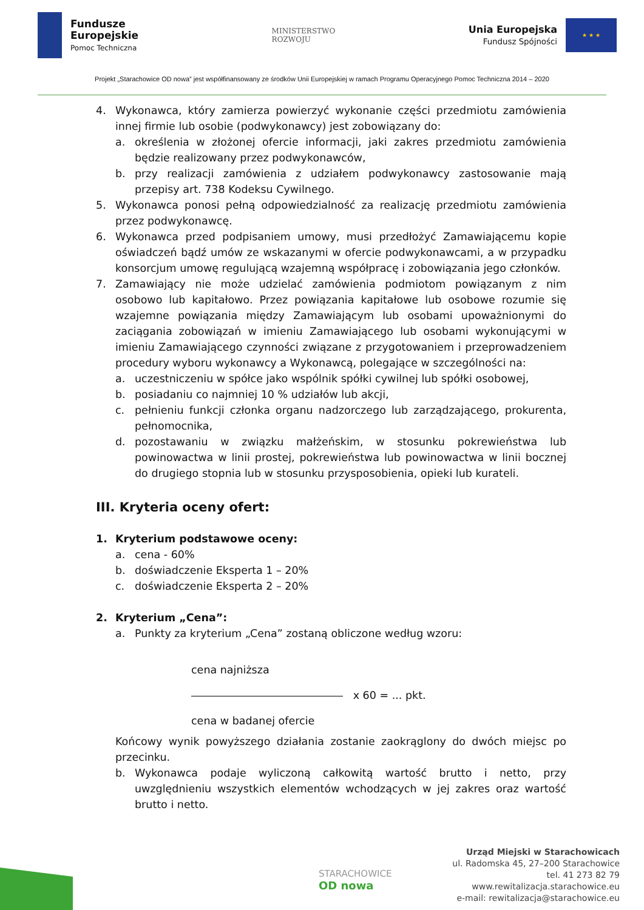Fundusze
Europejskie
Pomoc Techniczna
MINISTERSTWO
ROZWOJU
Unia Europejska
Fundusz Spójności
★ ★ ★
Projekt „Starachowice OD nowa” jest współfinansowany ze środków Unii Europejskiej w ramach Programu Operacyjnego Pomoc Techniczna 2014 – 2020
4. Wykonawca, który zamierza powierzyć wykonanie części przedmiotu zamówienia innej firmie lub osobie (podwykonawcy) jest zobowiązany do:
a. określenia w złożonej ofercie informacji, jaki zakres przedmiotu zamówienia będzie realizowany przez podwykonawców,
b. przy realizacji zamówienia z udziałem podwykonawcy zastosowanie mają przepisy art. 738 Kodeksu Cywilnego.
5. Wykonawca ponosi pełną odpowiedzialność za realizację przedmiotu zamówienia przez podwykonawcę.
6. Wykonawca przed podpisaniem umowy, musi przedłożyć Zamawiającemu kopie oświadczeń bądź umów ze wskazanymi w ofercie podwykonawcami, a w przypadku konsorcjum umowę regulującą wzajemną współpracę i zobowiązania jego członków.
7. Zamawiający nie może udzielać zamówienia podmiotom powiązanym z nim osobowo lub kapitałowo. Przez powiązania kapitałowe lub osobowe rozumie się wzajemne powiązania między Zamawiającym lub osobami upoważnionymi do zaciągania zobowiązań w imieniu Zamawiającego lub osobami wykonującymi w imieniu Zamawiającego czynności związane z przygotowaniem i przeprowadzeniem procedury wyboru wykonawcy a Wykonawcą, polegające w szczególności na:
a. uczestniczeniu w spółce jako wspólnik spółki cywilnej lub spółki osobowej,
b. posiadaniu co najmniej 10 % udziałów lub akcji,
c. pełnieniu funkcji członka organu nadzorczego lub zarządzającego, prokurenta, pełnomocnika,
d. pozostawaniu w związku małżeńskim, w stosunku pokrewieństwa lub powinowactwa w linii prostej, pokrewieństwa lub powinowactwa w linii bocznej do drugiego stopnia lub w stosunku przysposobienia, opieki lub kurateli.
III. Kryteria oceny ofert:
1. Kryterium podstawowe oceny:
a. cena - 60%
b. doświadczenie Eksperta 1 – 20%
c. doświadczenie Eksperta 2 – 20%
2. Kryterium „Cena”:
a. Punkty za kryterium „Cena” zostaną obliczone według wzoru:
cena najniższa
x 60 = ... pkt.
cena w badanej ofercie
Końcowy wynik powyższego działania zostanie zaokrąglony do dwóch miejsc po przecinku.
b. Wykonawca podaje wyliczoną całkowitą wartość brutto i netto, przy uwzględnieniu wszystkich elementów wchodzących w jej zakres oraz wartość brutto i netto.
STARACHOWICE
OD nowa
Urząd Miejski w Starachowicach
ul. Radomska 45, 27–200 Starachowice
tel. 41 273 82 79
www.rewitalizacja.starachowice.eu
e-mail: rewitalizacja@starachowice.eu